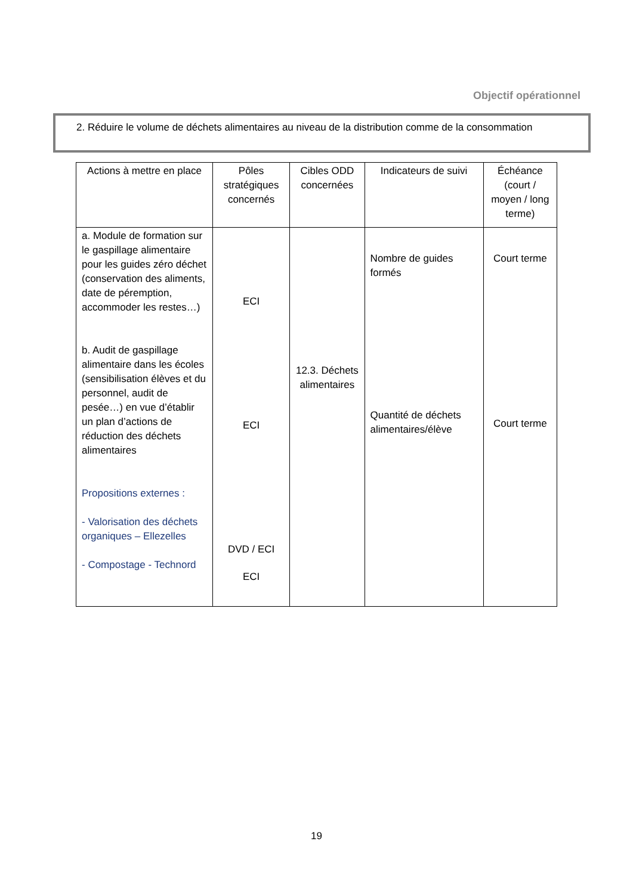Objectif opérationnel
2. Réduire le volume de déchets alimentaires au niveau de la distribution comme de la consommation
| Actions à mettre en place | Pôles stratégiques concernés | Cibles ODD concernées | Indicateurs de suivi | Échéance (court / moyen / long terme) |
| --- | --- | --- | --- | --- |
| a. Module de formation sur le gaspillage alimentaire pour les guides zéro déchet (conservation des aliments, date de péremption, accommoder les restes…) b. Audit de gaspillage alimentaire dans les écoles (sensibilisation élèves et du personnel, audit de pesée…) en vue d’établir un plan d’actions de réduction des déchets alimentaires Propositions externes : - Valorisation des déchets organiques – Ellezelles - Compostage - Technord | ECI ECI DVD / ECI ECI | 12.3. Déchets alimentaires | Nombre de guides formés Quantité de déchets alimentaires/élève | Court terme Court terme |
19